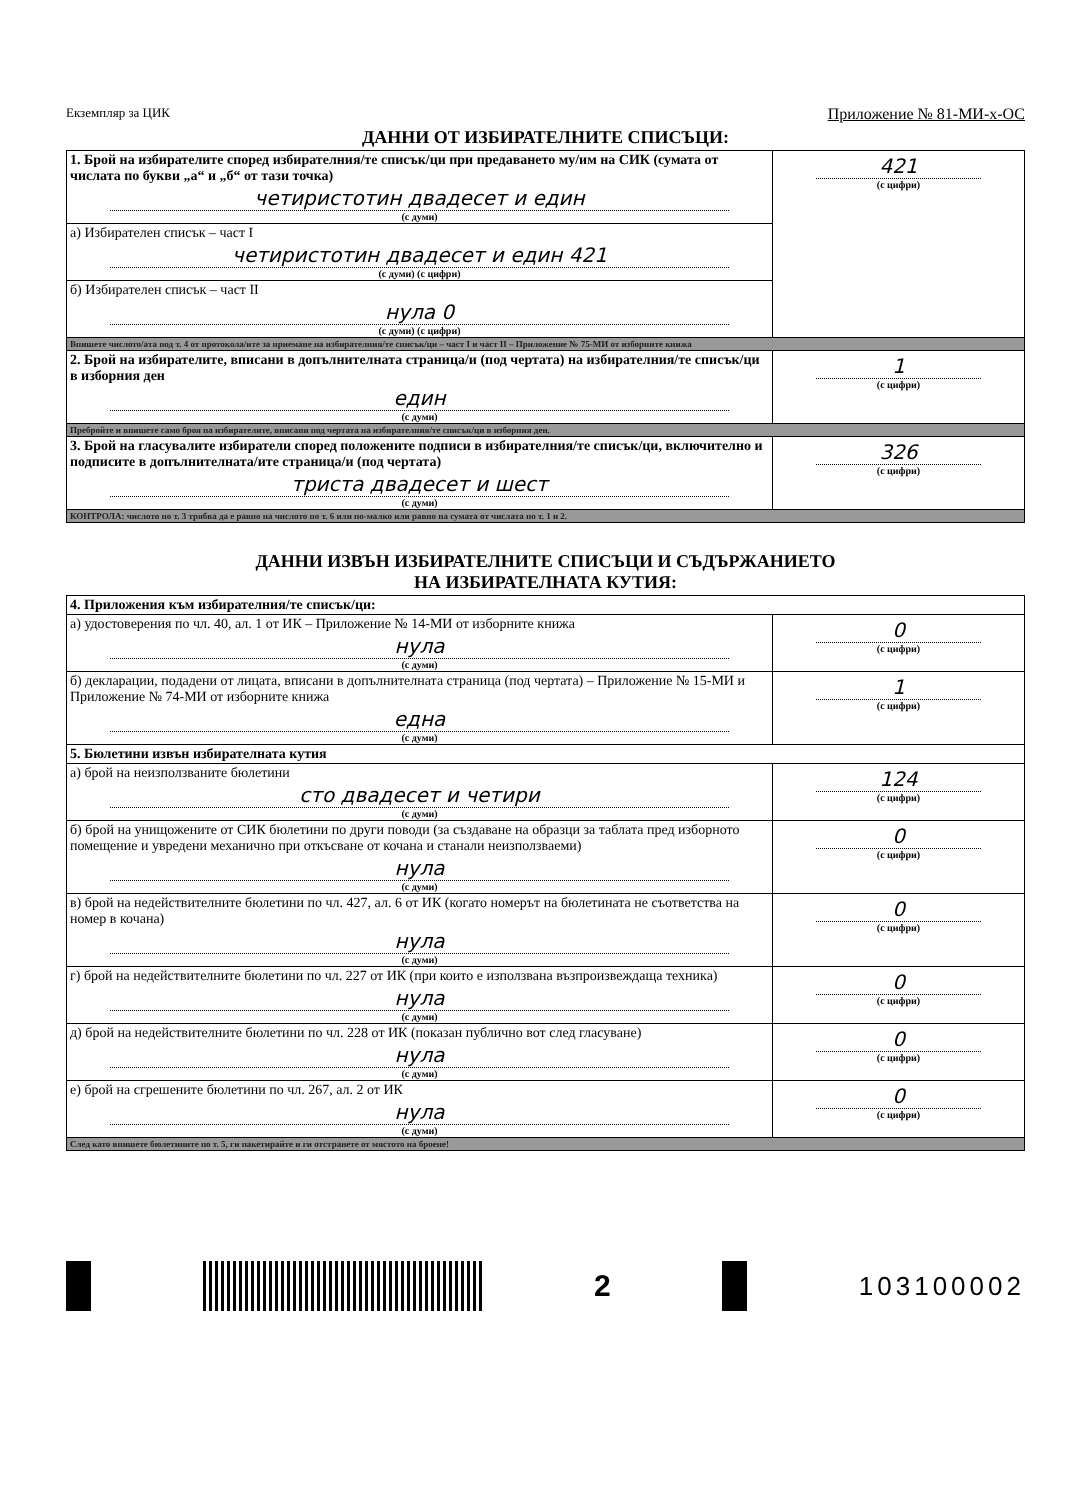Екземпляр за ЦИК Приложение № 81-МИ-х-ОС
ДАННИ ОТ ИЗБИРАТЕЛНИТЕ СПИСЪЦИ:
| 1. Брой на избирателите според избирателния/те списък/ци при предаването му/им на СИК (сумата от числата по букви „а“ и „б“ от тази точка) четиристотин двадесет и един (с думи) | 421 (с цифри) |
| а) Избирателен списък – част I четиристотин двадесет и един 421 (с думи) (с цифри) | |
| б) Избирателен списък – част II нула 0 (с думи) (с цифри) | |
| Впишете числото/ата под т. 4 от протокола/ите за приемане на избирателния/те списък/ци – част I и част II – Приложение № 75-МИ от изборните книжа | |
| 2. Брой на избирателите, вписани в допълнителната страница/и (под чертата) на избирателния/те списък/ци в изборния ден един (с думи) | 1 (с цифри) |
| Пребройте и впишете само броя на избирателите, вписани под чертата на избирателния/те списък/ци в изборния ден. | |
| 3. Брой на гласувалите избиратели според положените подписи в избирателния/те списък/ци, включително и подписите в допълнителната/ите страница/и (под чертата) триста двадесет и шест (с думи) | 326 (с цифри) |
| КОНТРОЛА: числото по т. 3 трябва да е равно на числото по т. 6 или по-малко или равно на сумата от числата по т. 1 и 2. | |
ДАННИ ИЗВЪН ИЗБИРАТЕЛНИТЕ СПИСЪЦИ И СЪДЪРЖАНИЕТО
НА ИЗБИРАТЕЛНАТА КУТИЯ:
| 4. Приложения към избирателния/те списък/ци: | |
| а) удостоверения по чл. 40, ал. 1 от ИК – Приложение № 14-МИ от изборните книжа нула (с думи) | 0 (с цифри) |
| б) декларации, подадени от лицата, вписани в допълнителната страница (под чертата) – Приложение № 15-МИ и Приложение № 74-МИ от изборните книжа една (с думи) | 1 (с цифри) |
| 5. Бюлетини извън избирателната кутия | |
| а) брой на неизползваните бюлетини сто двадесет и четири (с думи) | 124 (с цифри) |
| б) брой на унищожените от СИК бюлетини по други поводи (за създаване на образци за таблата пред изборното помещение и увредени механично при откъсване от кочана и станали неизползваеми) нула (с думи) | 0 (с цифри) |
| в) брой на недействителните бюлетини по чл. 427, ал. 6 от ИК (когато номерът на бюлетината не съответства на номер в кочана) нула (с думи) | 0 (с цифри) |
| г) брой на недействителните бюлетини по чл. 227 от ИК (при които е използвана възпроизвеждаща техника) нула (с думи) | 0 (с цифри) |
| д) брой на недействителните бюлетини по чл. 228 от ИК (показан публично вот след гласуване) нула (с думи) | 0 (с цифри) |
| е) брой на сгрешените бюлетини по чл. 267, ал. 2 от ИК нула (с думи) | 0 (с цифри) |
| След като впишете бюлетините по т. 5, ги пакетирайте и ги отстранете от мястото на броене! | |
2
103100002